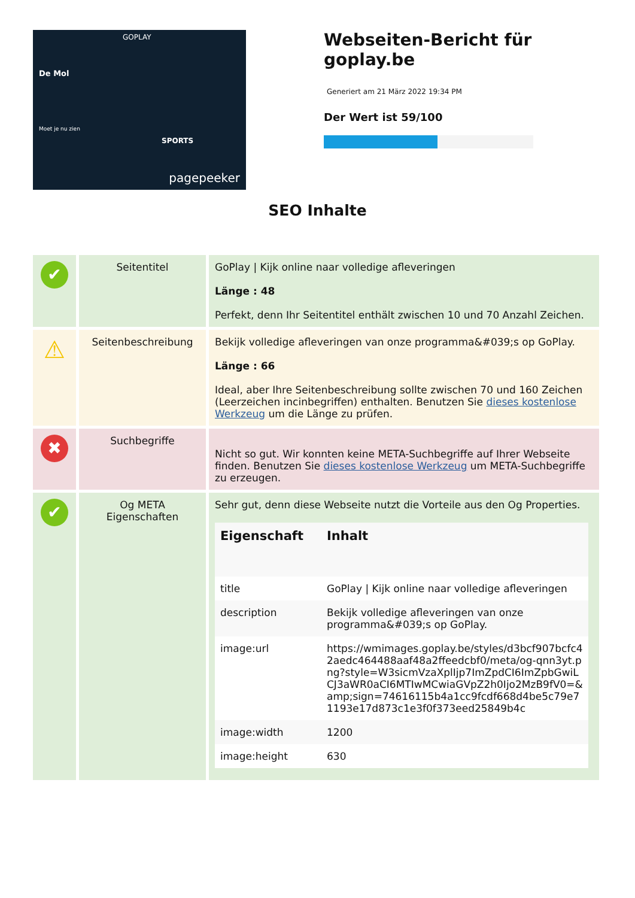GOPLAY
De Mol
Moet je nu zien
SPORTS
pagepeeker
Webseiten-Bericht für goplay.be
Generiert am 21 März 2022 19:34 PM
Der Wert ist 59/100
SEO Inhalte
| ✔ | Seitentitel | GoPlay / Kijk online naar volledige afleveringen Länge : 48 Perfekt, denn Ihr Seitentitel enthält zwischen 10 und 70 Anzahl Zeichen. |
| ⚠ | Seitenbeschreibung | Bekijk volledige afleveringen van onze programma&#039;s op GoPlay. Länge : 66 Ideal, aber Ihre Seitenbeschreibung sollte zwischen 70 und 160 Zeichen (Leerzeichen incinbegriffen) enthalten. Benutzen Sie dieses kostenlose Werkzeug um die Länge zu prüfen. |
| ✖ | Suchbegriffe | Nicht so gut. Wir konnten keine META-Suchbegriffe auf Ihrer Webseite finden. Benutzen Sie dieses kostenlose Werkzeug um META-Suchbegriffe zu erzeugen. |
| ✔ | Og META Eigenschaften | Sehr gut, denn diese Webseite nutzt die Vorteile aus den Og Properties. / Eigenschaft / Inhalt / / --- / --- / / title / GoPlay / Kijk online naar volledige afleveringen / / description / Bekijk volledige afleveringen van onze programma&#039;s op GoPlay. / / image:url / https://wmimages.goplay.be/styles/d3bcf907bcfc42aedc464488aaf48a2ffeedcbf0/meta/og-qnn3yt.png?style=W3sicmVzaXplIjp7ImZpdCI6ImZpbGwiLCJ3aWR0aCI6MTIwMCwiaGVpZ2h0Ijo2MzB9fV0=&amp;sign=74616115b4a1cc9fcdf668d4be5c79e71193e17d873c1e3f0f373eed25849b4c / / image:width / 1200 / / image:height / 630 / |